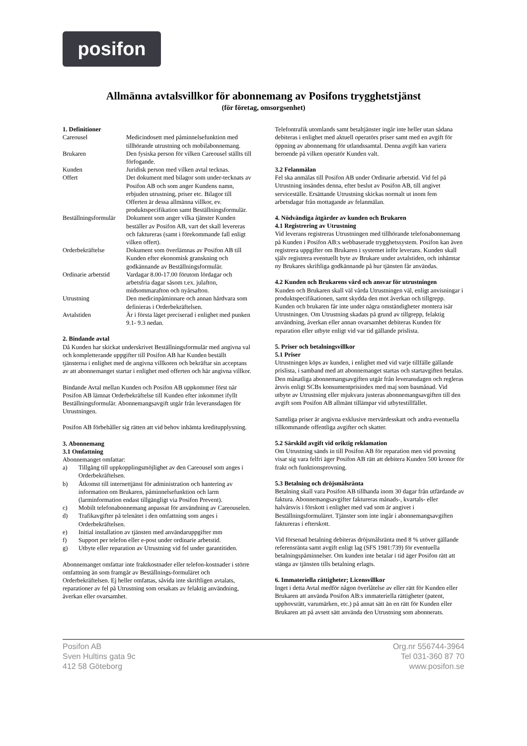posifon
Allmänna avtalsvillkor för abonnemang av Posifons trygghetstjänst
(för företag, omsorgsenhet)
1. Definitioner
| Careousel | Medicindosett med påminnelsefunktion med tillhörande utrustning och mobilabonnemang. |
| Brukaren | Den fysiska person för vilken Careousel ställts till förfogande. |
| Kunden | Juridisk person med vilken avtal tecknas. |
| Offert | Det dokument med bilagor som under-tecknats av Posifon AB och som anger Kundens namn, erbjuden utrustning, priser etc. Bilagor till Offerten är dessa allmänna villkor, ev. produktspecifikation samt Beställningsformulär. |
| Beställningsformulär | Dokument som anger vilka tjänster Kunden beställer av Posifon AB, vart det skall levereras och faktureras (samt i förekommande fall enligt vilken offert). |
| Orderbekräftelse | Dokument som överlämnas av Posifon AB till Kunden efter ekonomisk granskning och godkännande av Beställningsformulär. |
| Ordinarie arbetstid | Vardagar 8.00-17.00 förutom lördagar och arbetsfria dagar såsom t.ex. julafton, midsommarafton och nyårsafton. |
| Utrustning | Den medicinpåminnare och annan hårdvara som definieras i Orderbekräftelsen. |
| Avtalstiden | Är i första läget preciserad i enlighet med punken 9.1- 9.3 nedan. |
2. Bindande avtal
Då Kunden har skickat underskrivet Beställningsformulär med angivna val och kompletterande uppgifter till Posifon AB har Kunden beställt tjänsterna i enlighet med de angivna villkoren och bekräftar sin acceptans av att abonnemanget startar i enlighet med offerten och här angivna villkor.
Bindande Avtal mellan Kunden och Posifon AB uppkommer först när Posifon AB lämnat Orderbekräftelse till Kunden efter inkommet ifyllt Beställningsformulär. Abonnemangsavgift utgår från leveransdagen för Utrustningen.
Posifon AB förbehåller sig rätten att vid behov inhämta kreditupplysning.
3. Abonnemang
3.1 Omfattning
Abonnemanget omfattar:
a) Tillgång till uppkopplingsmöjlighet av den Careousel som anges i Orderbekräftelsen.
b) Åtkomst till internettjänst för administration och hantering av information om Brukaren, påminnelsefunktion och larm (larminformation endast tillgängligt via Posifon Prevent).
c) Mobilt telefonabonnemang anpassat för användning av Careouselen.
d) Trafikavgifter på telenätet i den omfattning som anges i Orderbekräftelsen.
e) Initial installation av tjänsten med användaruppgifter mm
f) Support per telefon eller e-post under ordinarie arbetstid.
g) Utbyte eller reparation av Utrustning vid fel under garantitiden.
Abonnemanget omfattar inte fraktkostnader eller telefon-kostnader i större omfattning än som framgår av Beställnings-formuläret och Orderbekräftelsen. Ej heller omfattas, såvida inte skriftligen avtalats, reparationer av fel på Utrustning som orsakats av felaktig användning, åverkan eller ovarsamhet.
Telefontrafik utomlands samt betaltjänster ingår inte heller utan sådana debiteras i enlighet med aktuell operatörs priser samt med en avgift för öppning av abonnemang för utlandssamtal. Denna avgift kan variera beroende på vilken operatör Kunden valt.
3.2 Felanmälan
Fel ska anmälas till Posifon AB under Ordinarie arbetstid. Vid fel på Utrustning insändes denna, efter beslut av Posifon AB, till angivet serviceställe. Ersättande Utrustning skickas normalt ut inom fem arbetsdagar från mottagande av felanmälan.
4. Nödvändiga åtgärder av kunden och Brukaren
4.1 Registrering av Utrustning
Vid leverans registreras Utrustningen med tillhörande telefonabonnemang på Kunden i Posifon AB:s webbaserade trygghetssystem. Posifon kan även registrera uppgifter om Brukaren i systemet inför leverans. Kunden skall själv registrera eventuellt byte av Brukare under avtalstiden, och inhämtar ny Brukares skriftliga godkännande på hur tjänsten får användas.
4.2 Kunden och Brukarens vård och ansvar för utrustningen
Kunden och Brukaren skall väl vårda Utrustningen väl, enligt anvisningar i produktspecifikationen, samt skydda den mot åverkan och tillgrepp. Kunden och brukaren får inte under några omständigheter montera isär Utrustningen. Om Utrustning skadats på grund av tillgrepp, felaktig användning, åverkan eller annan ovarsamhet debiteras Kunden för reparation eller utbyte enligt vid var tid gällande prislista.
5. Priser och betalningsvillkor
5.1 Priser
Utrustningen köps av kunden, i enlighet med vid varje tillfälle gällande prislista, i samband med att abonnemanget startas och startavgiften betalas. Den månatliga abonnemangsavgiften utgår från leveransdagen och regleras årsvis enligt SCBs konsumentprisindex med maj som basmånad. Vid utbyte av Utrustning eller mjukvara justeras abonnemangsavgiften till den avgift som Posifon AB allmänt tillämpar vid utbytestillfället.
Samtliga priser är angivna exklusive mervärdesskatt och andra eventuella tillkommande offentliga avgifter och skatter.
5.2 Särskild avgift vid oriktig reklamation
Om Utrustning sänds in till Posifon AB för reparation men vid provning visar sig vara felfri äger Posifon AB rätt att debitera Kunden 500 kronor för frakt och funktionsprovning.
5.3 Betalning och dröjsmålsränta
Betalning skall vara Posifon AB tillhanda inom 30 dagar från utfärdande av faktura. Abonnemangsavgifter faktureras månads-, kvartals- eller halvårsvis i förskott i enlighet med vad som är angivet i Beställningsformuläret. Tjänster som inte ingår i abonnemangsavgiften faktureras i efterskott.
Vid försenad betalning debiteras dröjsmålsränta med 8 % utöver gällande referensränta samt avgift enligt lag (SFS 1981:739) för eventuella betalningspåminnelser. Om kunden inte betalar i tid äger Posifon rätt att stänga av tjänsten tills betalning erlagts.
6. Immateriella rättigheter; Licensvillkor
Inget i detta Avtal medför någon överlåtelse av eller rätt för Kunden eller Brukaren att använda Posifon AB:s immateriella rättigheter (patent, upphovsrätt, varumärken, etc.) på annat sätt än en rätt för Kunden eller Brukaren att på avsett sätt använda den Utrustning som abonnerats.
Posifon AB
Sven Hultins gata 9c
412 58 Göteborg
Org.nr 556744-3964
Tel 031-360 87 70
www.posifon.se